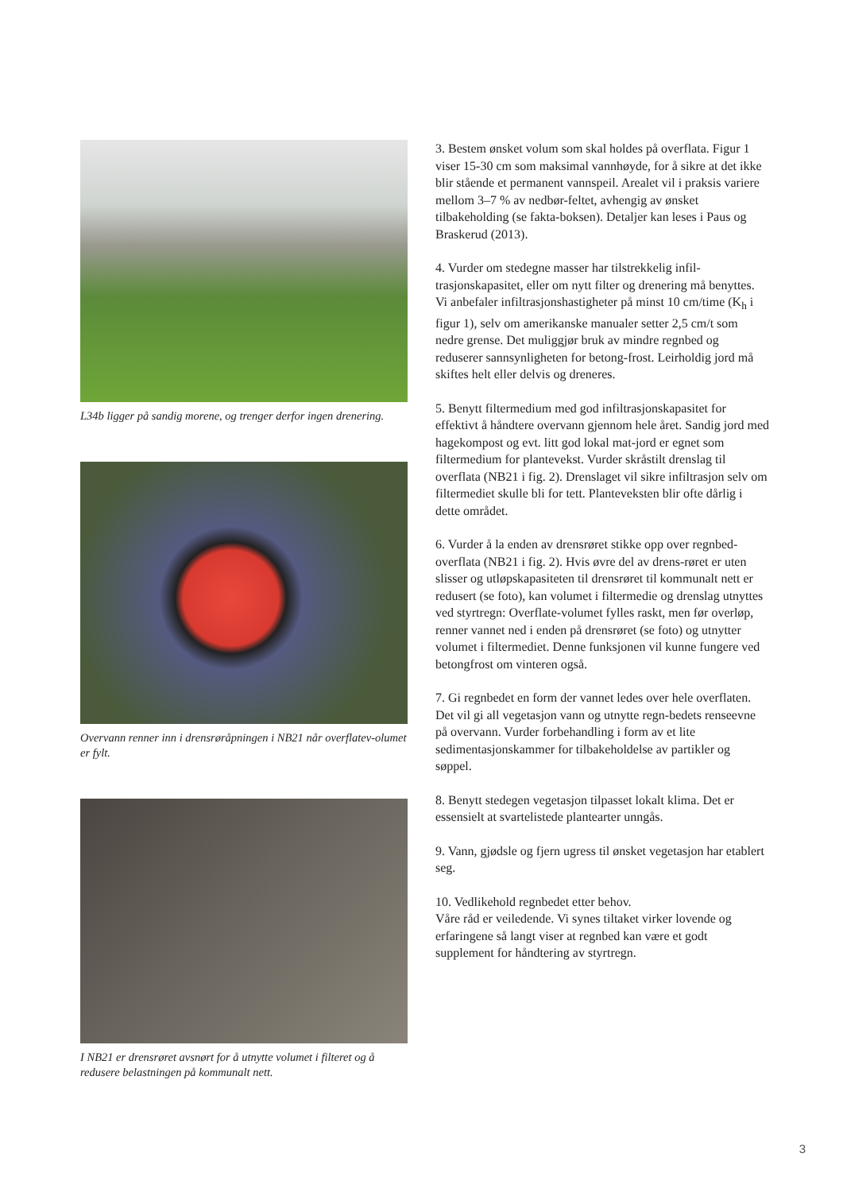L34b ligger på sandig morene, og trenger derfor ingen drenering.
Overvann renner inn i drensrøråpningen i NB21 når overflatev-olumet er fylt.
I NB21 er drensrøret avsnørt for å utnytte volumet i filteret og å redusere belastningen på kommunalt nett.
3. Bestem ønsket volum som skal holdes på overflata. Figur 1 viser 15-30 cm som maksimal vannhøyde, for å sikre at det ikke blir stående et permanent vannspeil. Arealet vil i praksis variere mellom 3–7 % av nedbør-feltet, avhengig av ønsket tilbakeholding (se fakta-boksen). Detaljer kan leses i Paus og Braskerud (2013).
4. Vurder om stedegne masser har tilstrekkelig infil-trasjonskapasitet, eller om nytt filter og drenering må benyttes. Vi anbefaler infiltrasjonshastigheter på minst 10 cm/time (K<sub>h</sub> i figur 1), selv om amerikanske manualer setter 2,5 cm/t som nedre grense. Det muliggjør bruk av mindre regnbed og reduserer sannsynligheten for betong-frost. Leirholdig jord må skiftes helt eller delvis og dreneres.
5. Benytt filtermedium med god infiltrasjonskapasitet for effektivt å håndtere overvann gjennom hele året. Sandig jord med hagekompost og evt. litt god lokal mat-jord er egnet som filtermedium for plantevekst. Vurder skråstilt drenslag til overflata (NB21 i fig. 2). Drenslaget vil sikre infiltrasjon selv om filtermediet skulle bli for tett. Planteveksten blir ofte dårlig i dette området.
6. Vurder å la enden av drensrøret stikke opp over regnbed-overflata (NB21 i fig. 2). Hvis øvre del av drens-røret er uten slisser og utløpskapasiteten til drensrøret til kommunalt nett er redusert (se foto), kan volumet i filtermedie og drenslag utnyttes ved styrtregn: Overflate-volumet fylles raskt, men før overløp, renner vannet ned i enden på drensrøret (se foto) og utnytter volumet i filtermediet. Denne funksjonen vil kunne fungere ved betongfrost om vinteren også.
7. Gi regnbedet en form der vannet ledes over hele overflaten. Det vil gi all vegetasjon vann og utnytte regn-bedets renseevne på overvann. Vurder forbehandling i form av et lite sedimentasjonskammer for tilbakeholdelse av partikler og søppel.
8. Benytt stedegen vegetasjon tilpasset lokalt klima. Det er essensielt at svartelistede plantearter unngås.
9. Vann, gjødsle og fjern ugress til ønsket vegetasjon har etablert seg.
10. Vedlikehold regnbedet etter behov.
Våre råd er veiledende. Vi synes tiltaket virker lovende og erfaringene så langt viser at regnbed kan være et godt supplement for håndtering av styrtregn.
3